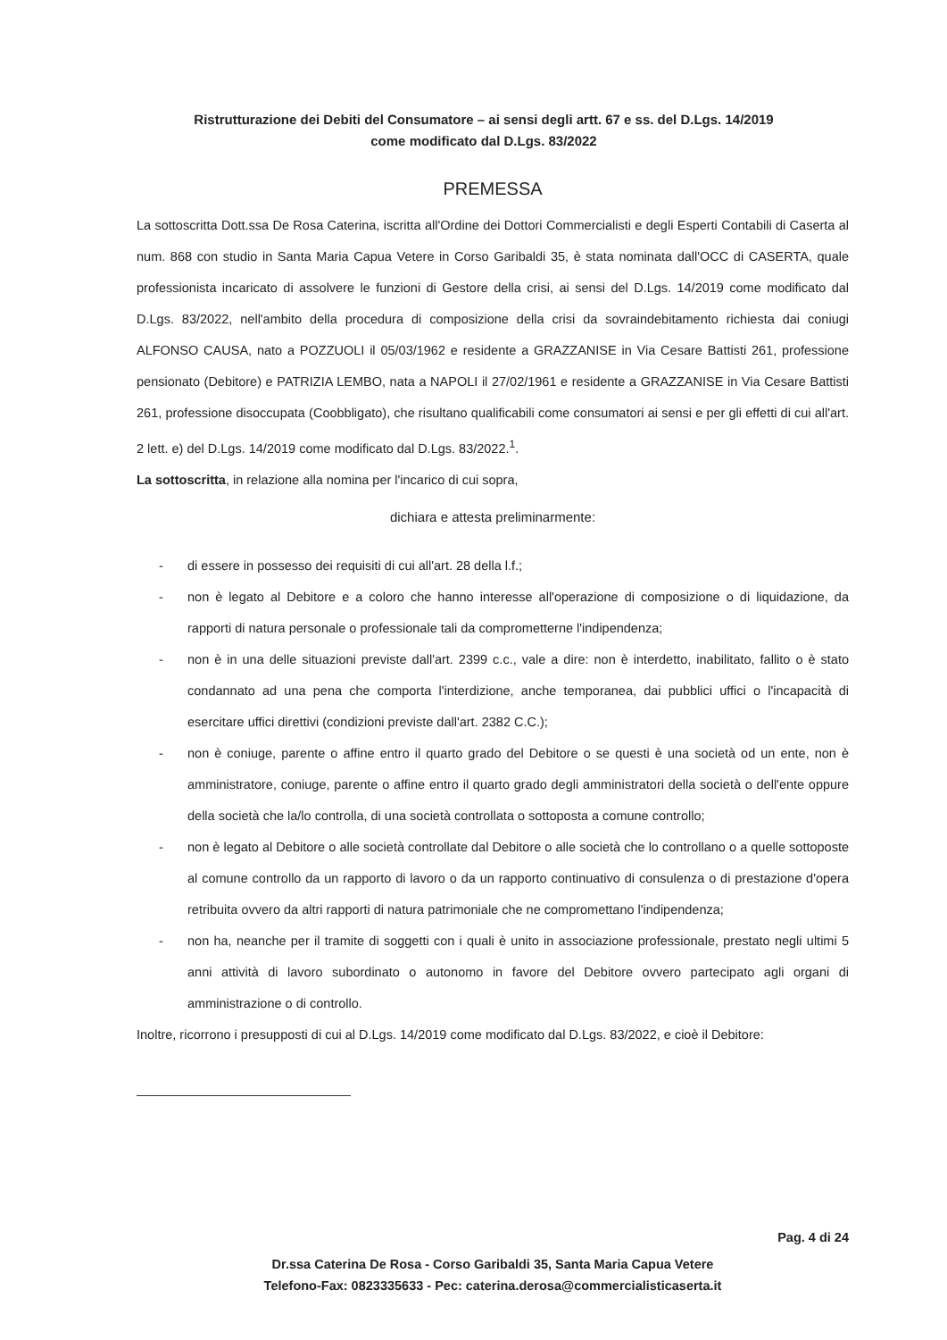Ristrutturazione dei Debiti del Consumatore – ai sensi degli artt. 67 e ss. del D.Lgs. 14/2019
come modificato dal D.Lgs. 83/2022
PREMESSA
La sottoscritta Dott.ssa De Rosa Caterina, iscritta all'Ordine dei Dottori Commercialisti e degli Esperti Contabili di Caserta al num. 868 con studio in Santa Maria Capua Vetere in Corso Garibaldi 35, è stata nominata dall'OCC di CASERTA, quale professionista incaricato di assolvere le funzioni di Gestore della crisi, ai sensi del D.Lgs. 14/2019 come modificato dal D.Lgs. 83/2022, nell'ambito della procedura di composizione della crisi da sovraindebitamento richiesta dai coniugi ALFONSO CAUSA, nato a POZZUOLI il 05/03/1962 e residente a GRAZZANISE in Via Cesare Battisti 261, professione pensionato (Debitore) e PATRIZIA LEMBO, nata a NAPOLI il 27/02/1961 e residente a GRAZZANISE in Via Cesare Battisti 261, professione disoccupata (Coobbligato), che risultano qualificabili come consumatori ai sensi e per gli effetti di cui all'art. 2 lett. e) del D.Lgs. 14/2019 come modificato dal D.Lgs. 83/2022.<sup>1</sup>.
La sottoscritta, in relazione alla nomina per l'incarico di cui sopra,
dichiara e attesta preliminarmente:
- di essere in possesso dei requisiti di cui all'art. 28 della l.f.;
- non è legato al Debitore e a coloro che hanno interesse all'operazione di composizione o di liquidazione, da rapporti di natura personale o professionale tali da comprometterne l'indipendenza;
- non è in una delle situazioni previste dall'art. 2399 c.c., vale a dire: non è interdetto, inabilitato, fallito o è stato condannato ad una pena che comporta l'interdizione, anche temporanea, dai pubblici uffici o l'incapacità di esercitare uffici direttivi (condizioni previste dall'art. 2382 C.C.);
- non è coniuge, parente o affine entro il quarto grado del Debitore o se questi è una società od un ente, non è amministratore, coniuge, parente o affine entro il quarto grado degli amministratori della società o dell'ente oppure della società che la/lo controlla, di una società controllata o sottoposta a comune controllo;
- non è legato al Debitore o alle società controllate dal Debitore o alle società che lo controllano o a quelle sottoposte al comune controllo da un rapporto di lavoro o da un rapporto continuativo di consulenza o di prestazione d'opera retribuita ovvero da altri rapporti di natura patrimoniale che ne compromettano l'indipendenza;
- non ha, neanche per il tramite di soggetti con i quali è unito in associazione professionale, prestato negli ultimi 5 anni attività di lavoro subordinato o autonomo in favore del Debitore ovvero partecipato agli organi di amministrazione o di controllo.
Inoltre, ricorrono i presupposti di cui al D.Lgs. 14/2019 come modificato dal D.Lgs. 83/2022, e cioè il Debitore:
Pag. 4 di 24
Dr.ssa Caterina De Rosa - Corso Garibaldi 35, Santa Maria Capua Vetere
Telefono-Fax: 0823335633 - Pec: caterina.derosa@commercialisticaserta.it